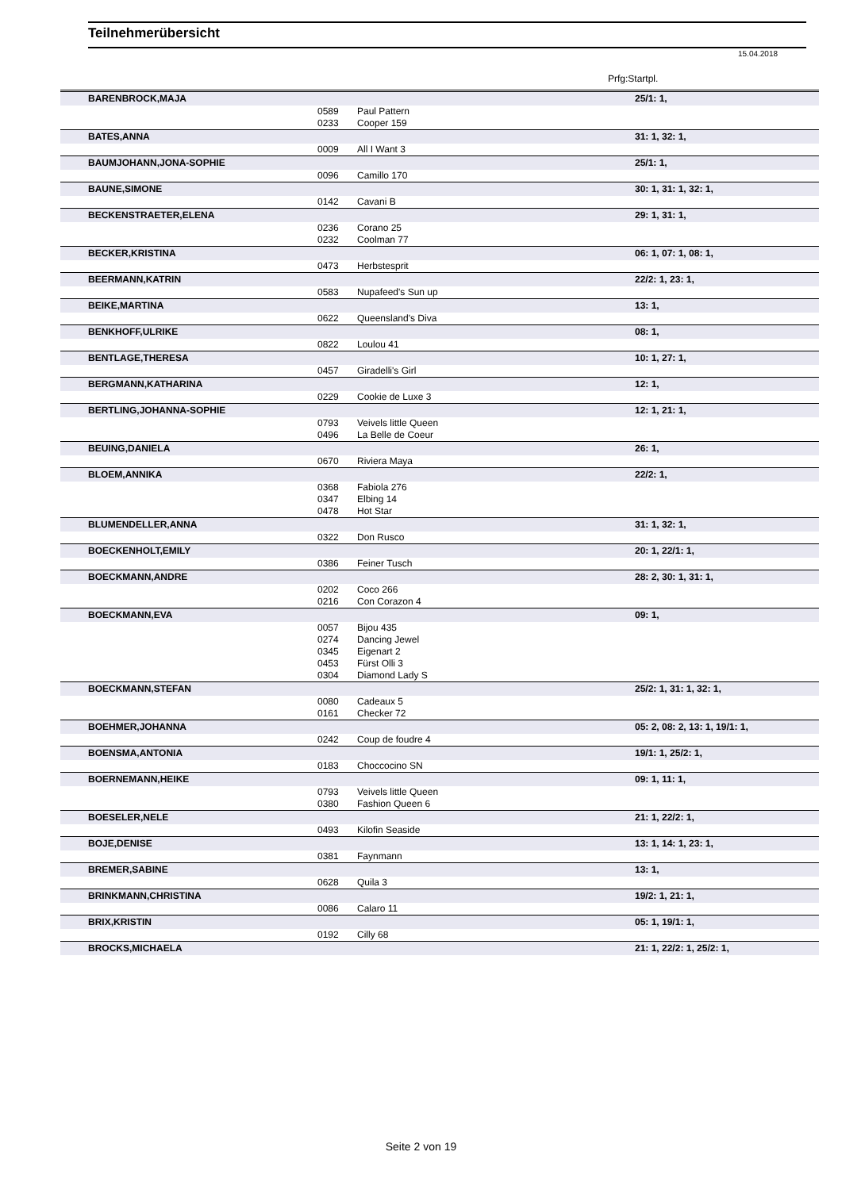Teilnehmerübersicht
15.04.2018
Prfg:Startpl.
| BARENBROCK,MAJA | | | 25/1: 1, |
| | 0589 | Paul Pattern | |
| | 0233 | Cooper 159 | |
| BATES,ANNA | | | 31: 1, 32: 1, |
| | 0009 | All I Want 3 | |
| BAUMJOHANN,JONA-SOPHIE | | | 25/1: 1, |
| | 0096 | Camillo 170 | |
| BAUNE,SIMONE | | | 30: 1, 31: 1, 32: 1, |
| | 0142 | Cavani B | |
| BECKENSTRAETER,ELENA | | | 29: 1, 31: 1, |
| | 0236 | Corano 25 | |
| | 0232 | Coolman 77 | |
| BECKER,KRISTINA | | | 06: 1, 07: 1, 08: 1, |
| | 0473 | Herbstesprit | |
| BEERMANN,KATRIN | | | 22/2: 1, 23: 1, |
| | 0583 | Nupafeed's Sun up | |
| BEIKE,MARTINA | | | 13: 1, |
| | 0622 | Queensland's Diva | |
| BENKHOFF,ULRIKE | | | 08: 1, |
| | 0822 | Loulou 41 | |
| BENTLAGE,THERESA | | | 10: 1, 27: 1, |
| | 0457 | Giradelli's Girl | |
| BERGMANN,KATHARINA | | | 12: 1, |
| | 0229 | Cookie de Luxe 3 | |
| BERTLING,JOHANNA-SOPHIE | | | 12: 1, 21: 1, |
| | 0793 | Veivels little Queen | |
| | 0496 | La Belle de Coeur | |
| BEUING,DANIELA | | | 26: 1, |
| | 0670 | Riviera Maya | |
| BLOEM,ANNIKA | | | 22/2: 1, |
| | 0368 | Fabiola 276 | |
| | 0347 | Elbing 14 | |
| | 0478 | Hot Star | |
| BLUMENDELLER,ANNA | | | 31: 1, 32: 1, |
| | 0322 | Don Rusco | |
| BOECKENHOLT,EMILY | | | 20: 1, 22/1: 1, |
| | 0386 | Feiner Tusch | |
| BOECKMANN,ANDRE | | | 28: 2, 30: 1, 31: 1, |
| | 0202 | Coco 266 | |
| | 0216 | Con Corazon 4 | |
| BOECKMANN,EVA | | | 09: 1, |
| | 0057 | Bijou 435 | |
| | 0274 | Dancing Jewel | |
| | 0345 | Eigenart 2 | |
| | 0453 | Fürst Olli 3 | |
| | 0304 | Diamond Lady S | |
| BOECKMANN,STEFAN | | | 25/2: 1, 31: 1, 32: 1, |
| | 0080 | Cadeaux 5 | |
| | 0161 | Checker 72 | |
| BOEHMER,JOHANNA | | | 05: 2, 08: 2, 13: 1, 19/1: 1, |
| | 0242 | Coup de foudre 4 | |
| BOENSMA,ANTONIA | | | 19/1: 1, 25/2: 1, |
| | 0183 | Choccocino SN | |
| BOERNEMANN,HEIKE | | | 09: 1, 11: 1, |
| | 0793 | Veivels little Queen | |
| | 0380 | Fashion Queen 6 | |
| BOESELER,NELE | | | 21: 1, 22/2: 1, |
| | 0493 | Kilofin Seaside | |
| BOJE,DENISE | | | 13: 1, 14: 1, 23: 1, |
| | 0381 | Faynmann | |
| BREMER,SABINE | | | 13: 1, |
| | 0628 | Quila 3 | |
| BRINKMANN,CHRISTINA | | | 19/2: 1, 21: 1, |
| | 0086 | Calaro 11 | |
| BRIX,KRISTIN | | | 05: 1, 19/1: 1, |
| | 0192 | Cilly 68 | |
| BROCKS,MICHAELA | | | 21: 1, 22/2: 1, 25/2: 1, |
Seite 2 von 19